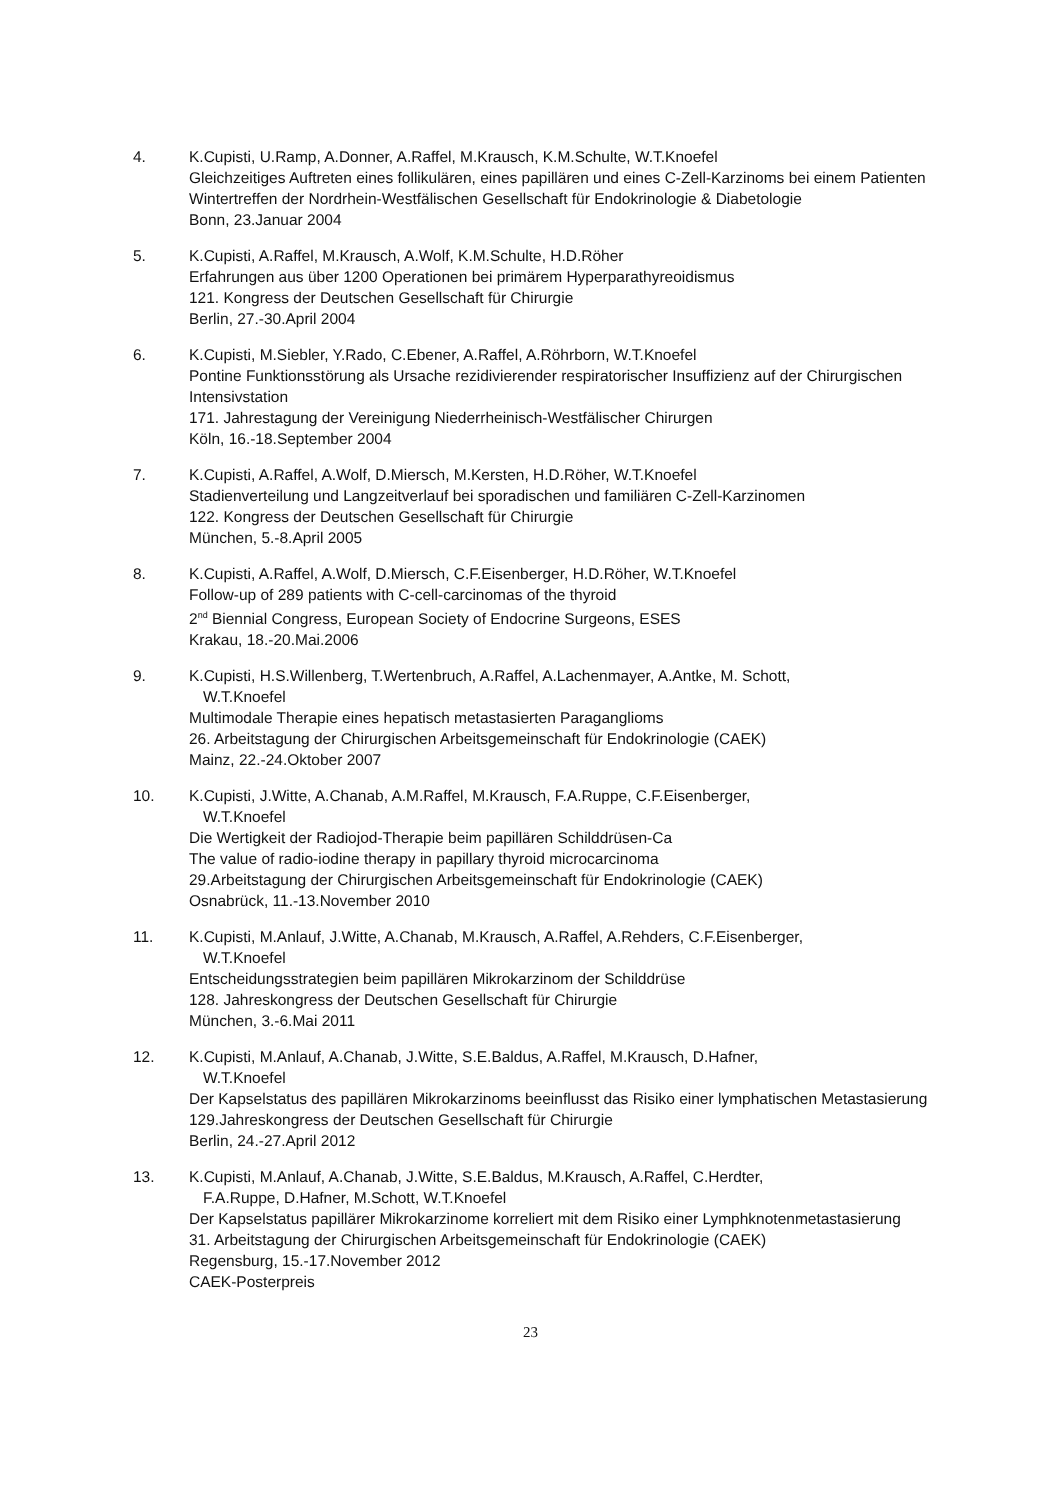4. K.Cupisti, U.Ramp, A.Donner, A.Raffel, M.Krausch, K.M.Schulte, W.T.Knoefel
Gleichzeitiges Auftreten eines follikulären, eines papillären und eines C-Zell-Karzinoms bei einem Patienten
Wintertreffen der Nordrhein-Westfälischen Gesellschaft für Endokrinologie & Diabetologie
Bonn, 23.Januar 2004
5. K.Cupisti, A.Raffel, M.Krausch, A.Wolf, K.M.Schulte, H.D.Röher
Erfahrungen aus über 1200 Operationen bei primärem Hyperparathyreoidismus
121. Kongress der Deutschen Gesellschaft für Chirurgie
Berlin, 27.-30.April 2004
6. K.Cupisti, M.Siebler, Y.Rado, C.Ebener, A.Raffel, A.Röhrborn, W.T.Knoefel
Pontine Funktionsstörung als Ursache rezidivierender respiratorischer Insuffizienz auf der Chirurgischen Intensivstation
171. Jahrestagung der Vereinigung Niederrheinisch-Westfälischer Chirurgen
Köln, 16.-18.September 2004
7. K.Cupisti, A.Raffel, A.Wolf, D.Miersch, M.Kersten, H.D.Röher, W.T.Knoefel
Stadienverteilung und Langzeitverlauf bei sporadischen und familiären C-Zell-Karzinomen
122. Kongress der Deutschen Gesellschaft für Chirurgie
München, 5.-8.April 2005
8. K.Cupisti, A.Raffel, A.Wolf, D.Miersch, C.F.Eisenberger, H.D.Röher, W.T.Knoefel
Follow-up of 289 patients with C-cell-carcinomas of the thyroid
2<sup>nd</sup> Biennial Congress, European Society of Endocrine Surgeons, ESES
Krakau, 18.-20.Mai.2006
9. K.Cupisti, H.S.Willenberg, T.Wertenbruch, A.Raffel, A.Lachenmayer, A.Antke, M. Schott,
W.T.Knoefel
Multimodale Therapie eines hepatisch metastasierten Paraganglioms
26. Arbeitstagung der Chirurgischen Arbeitsgemeinschaft für Endokrinologie (CAEK)
Mainz, 22.-24.Oktober 2007
10. K.Cupisti, J.Witte, A.Chanab, A.M.Raffel, M.Krausch, F.A.Ruppe, C.F.Eisenberger,
W.T.Knoefel
Die Wertigkeit der Radiojod-Therapie beim papillären Schilddrüsen-Ca
The value of radio-iodine therapy in papillary thyroid microcarcinoma
29.Arbeitstagung der Chirurgischen Arbeitsgemeinschaft für Endokrinologie (CAEK)
Osnabrück, 11.-13.November 2010
11. K.Cupisti, M.Anlauf, J.Witte, A.Chanab, M.Krausch, A.Raffel, A.Rehders, C.F.Eisenberger,
W.T.Knoefel
Entscheidungsstrategien beim papillären Mikrokarzinom der Schilddrüse
128. Jahreskongress der Deutschen Gesellschaft für Chirurgie
München, 3.-6.Mai 2011
12. K.Cupisti, M.Anlauf, A.Chanab, J.Witte, S.E.Baldus, A.Raffel, M.Krausch, D.Hafner,
W.T.Knoefel
Der Kapselstatus des papillären Mikrokarzinoms beeinflusst das Risiko einer lymphatischen Metastasierung
129.Jahreskongress der Deutschen Gesellschaft für Chirurgie
Berlin, 24.-27.April 2012
13. K.Cupisti, M.Anlauf, A.Chanab, J.Witte, S.E.Baldus, M.Krausch, A.Raffel, C.Herdter,
F.A.Ruppe, D.Hafner, M.Schott, W.T.Knoefel
Der Kapselstatus papillärer Mikrokarzinome korreliert mit dem Risiko einer Lymphknotenmetastasierung
31. Arbeitstagung der Chirurgischen Arbeitsgemeinschaft für Endokrinologie (CAEK)
Regensburg, 15.-17.November 2012
CAEK-Posterpreis
23